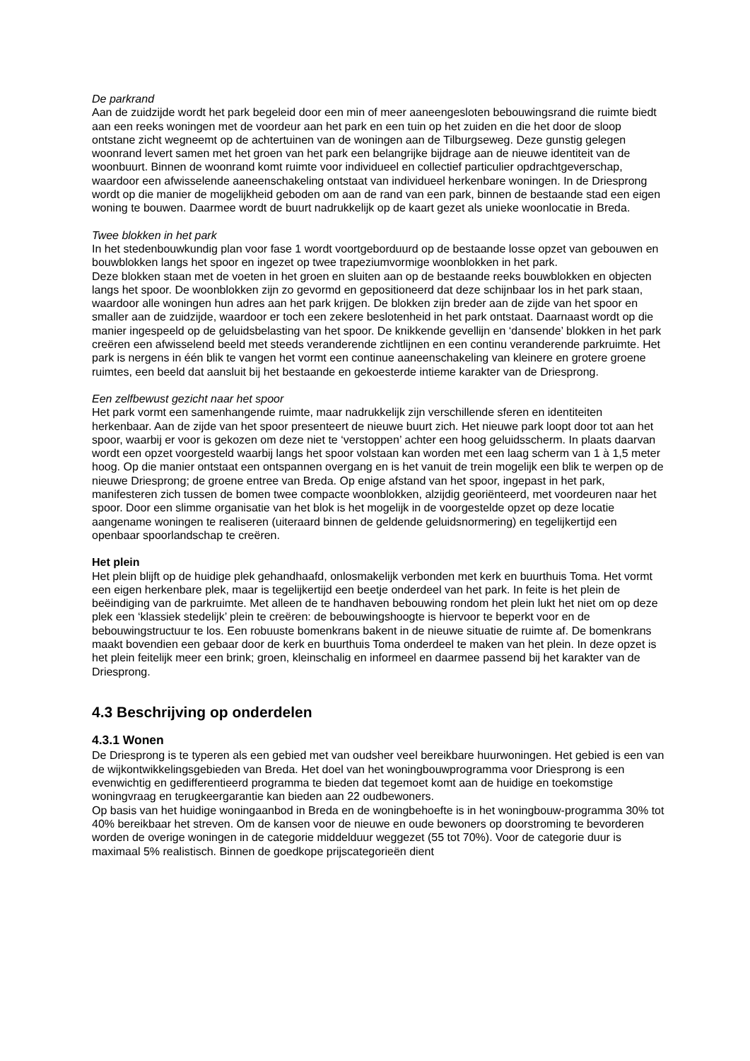De parkrand Aan de zuidzijde wordt het park begeleid door een min of meer aaneengesloten bebouwingsrand die ruimte biedt aan een reeks woningen met de voordeur aan het park en een tuin op het zuiden en die het door de sloop ontstane zicht wegneemt op de achtertuinen van de woningen aan de Tilburgseweg. Deze gunstig gelegen woonrand levert samen met het groen van het park een belangrijke bijdrage aan de nieuwe identiteit van de woonbuurt. Binnen de woonrand komt ruimte voor individueel en collectief particulier opdrachtgeverschap, waardoor een afwisselende aaneenschakeling ontstaat van individueel herkenbare woningen. In de Driesprong wordt op die manier de mogelijkheid geboden om aan de rand van een park, binnen de bestaande stad een eigen woning te bouwen. Daarmee wordt de buurt nadrukkelijk op de kaart gezet als unieke woonlocatie in Breda.
Twee blokken in het park In het stedenbouwkundig plan voor fase 1 wordt voortgeborduurd op de bestaande losse opzet van gebouwen en bouwblokken langs het spoor en ingezet op twee trapeziumvormige woonblokken in het park. Deze blokken staan met de voeten in het groen en sluiten aan op de bestaande reeks bouwblokken en objecten langs het spoor. De woonblokken zijn zo gevormd en gepositioneerd dat deze schijnbaar los in het park staan, waardoor alle woningen hun adres aan het park krijgen. De blokken zijn breder aan de zijde van het spoor en smaller aan de zuidzijde, waardoor er toch een zekere beslotenheid in het park ontstaat. Daarnaast wordt op die manier ingespeeld op de geluidsbelasting van het spoor. De knikkende gevellijn en ‘dansende’ blokken in het park creëren een afwisselend beeld met steeds veranderende zichtlijnen en een continu veranderende parkruimte. Het park is nergens in één blik te vangen het vormt een continue aaneenschakeling van kleinere en grotere groene ruimtes, een beeld dat aansluit bij het bestaande en gekoesterde intieme karakter van de Driesprong.
Een zelfbewust gezicht naar het spoor Het park vormt een samenhangende ruimte, maar nadrukkelijk zijn verschillende sferen en identiteiten herkenbaar. Aan de zijde van het spoor presenteert de nieuwe buurt zich. Het nieuwe park loopt door tot aan het spoor, waarbij er voor is gekozen om deze niet te ‘verstoppen’ achter een hoog geluidsscherm. In plaats daarvan wordt een opzet voorgesteld waarbij langs het spoor volstaan kan worden met een laag scherm van 1 à 1,5 meter hoog. Op die manier ontstaat een ontspannen overgang en is het vanuit de trein mogelijk een blik te werpen op de nieuwe Driesprong; de groene entree van Breda. Op enige afstand van het spoor, ingepast in het park, manifesteren zich tussen de bomen twee compacte woonblokken, alzijdig georiënteerd, met voordeuren naar het spoor. Door een slimme organisatie van het blok is het mogelijk in de voorgestelde opzet op deze locatie aangename woningen te realiseren (uiteraard binnen de geldende geluidsnormering) en tegelijkertijd een openbaar spoorlandschap te creëren.
Het plein Het plein blijft op de huidige plek gehandhaafd, onlosmakelijk verbonden met kerk en buurthuis Toma. Het vormt een eigen herkenbare plek, maar is tegelijkertijd een beetje onderdeel van het park. In feite is het plein de beëindiging van de parkruimte. Met alleen de te handhaven bebouwing rondom het plein lukt het niet om op deze plek een ‘klassiek stedelijk’ plein te creëren: de bebouwingshoogte is hiervoor te beperkt voor en de bebouwingstructuur te los. Een robuuste bomenkrans bakent in de nieuwe situatie de ruimte af. De bomenkrans maakt bovendien een gebaar door de kerk en buurthuis Toma onderdeel te maken van het plein. In deze opzet is het plein feitelijk meer een brink; groen, kleinschalig en informeel en daarmee passend bij het karakter van de Driesprong.
4.3 Beschrijving op onderdelen
4.3.1 Wonen
De Driesprong is te typeren als een gebied met van oudsher veel bereikbare huurwoningen. Het gebied is een van de wijkontwikkelingsgebieden van Breda. Het doel van het woningbouwprogramma voor Driesprong is een evenwichtig en gedifferentieerd programma te bieden dat tegemoet komt aan de huidige en toekomstige woningvraag en terugkeergarantie kan bieden aan 22 oudbewoners. Op basis van het huidige woningaanbod in Breda en de woningbehoefte is in het woningbouw-programma 30% tot 40% bereikbaar het streven. Om de kansen voor de nieuwe en oude bewoners op doorstroming te bevorderen worden de overige woningen in de categorie middelduur weggezet (55 tot 70%). Voor de categorie duur is maximaal 5% realistisch. Binnen de goedkope prijscategorieën dient